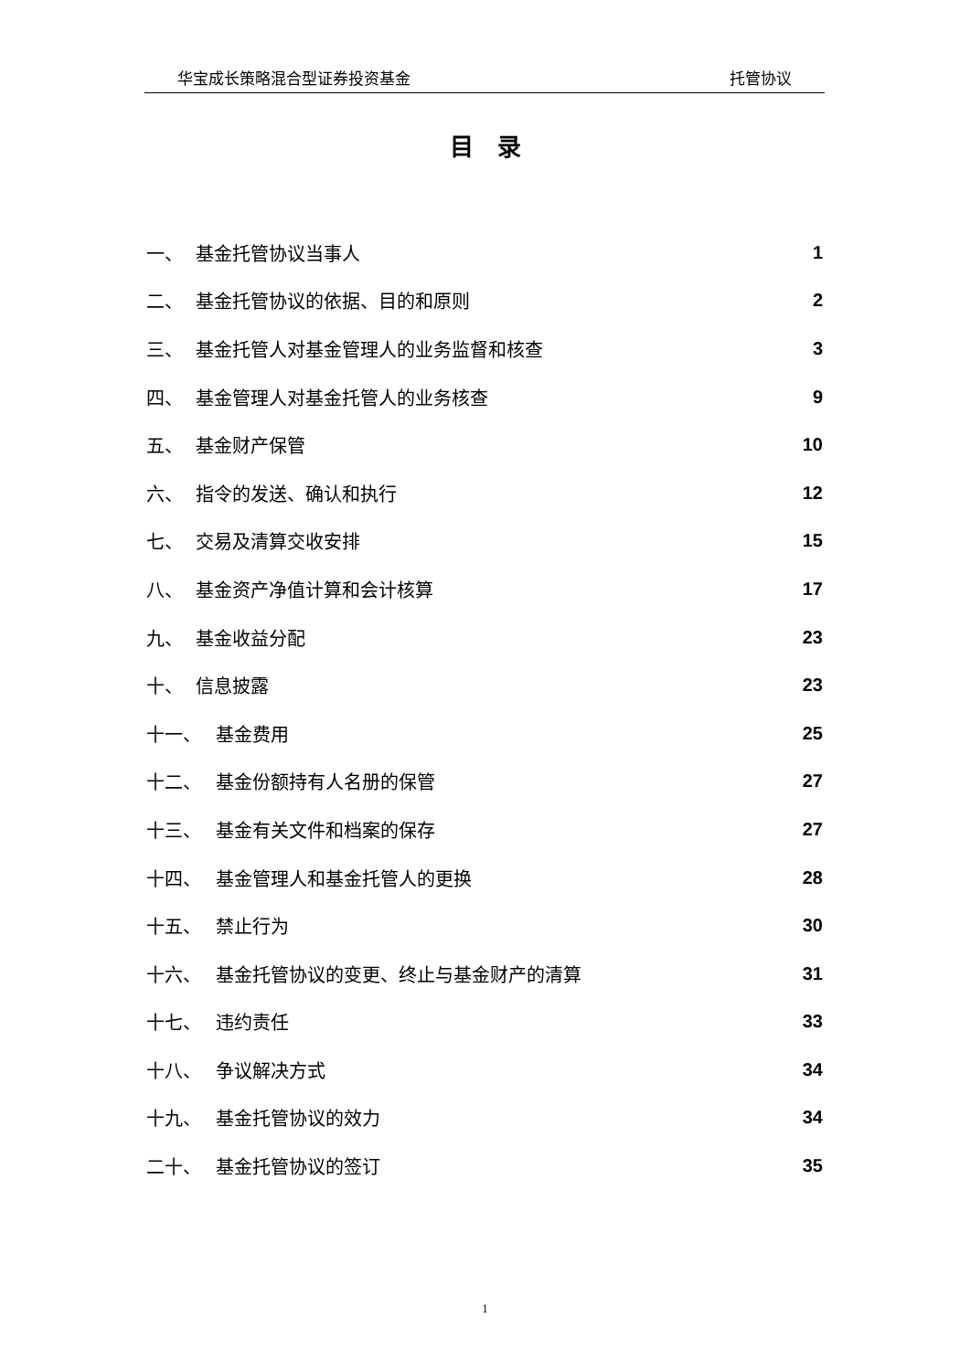华宝成长策略混合型证券投资基金 托管协议
目　录
一、 基金托管协议当事人 1
二、 基金托管协议的依据、目的和原则 2
三、 基金托管人对基金管理人的业务监督和核查 3
四、 基金管理人对基金托管人的业务核查 9
五、 基金财产保管 10
六、 指令的发送、确认和执行 12
七、 交易及清算交收安排 15
八、 基金资产净值计算和会计核算 17
九、 基金收益分配 23
十、 信息披露 23
十一、 基金费用 25
十二、 基金份额持有人名册的保管 27
十三、 基金有关文件和档案的保存 27
十四、 基金管理人和基金托管人的更换 28
十五、 禁止行为 30
十六、 基金托管协议的变更、终止与基金财产的清算 31
十七、 违约责任 33
十八、 争议解决方式 34
十九、 基金托管协议的效力 34
二十、 基金托管协议的签订 35
1